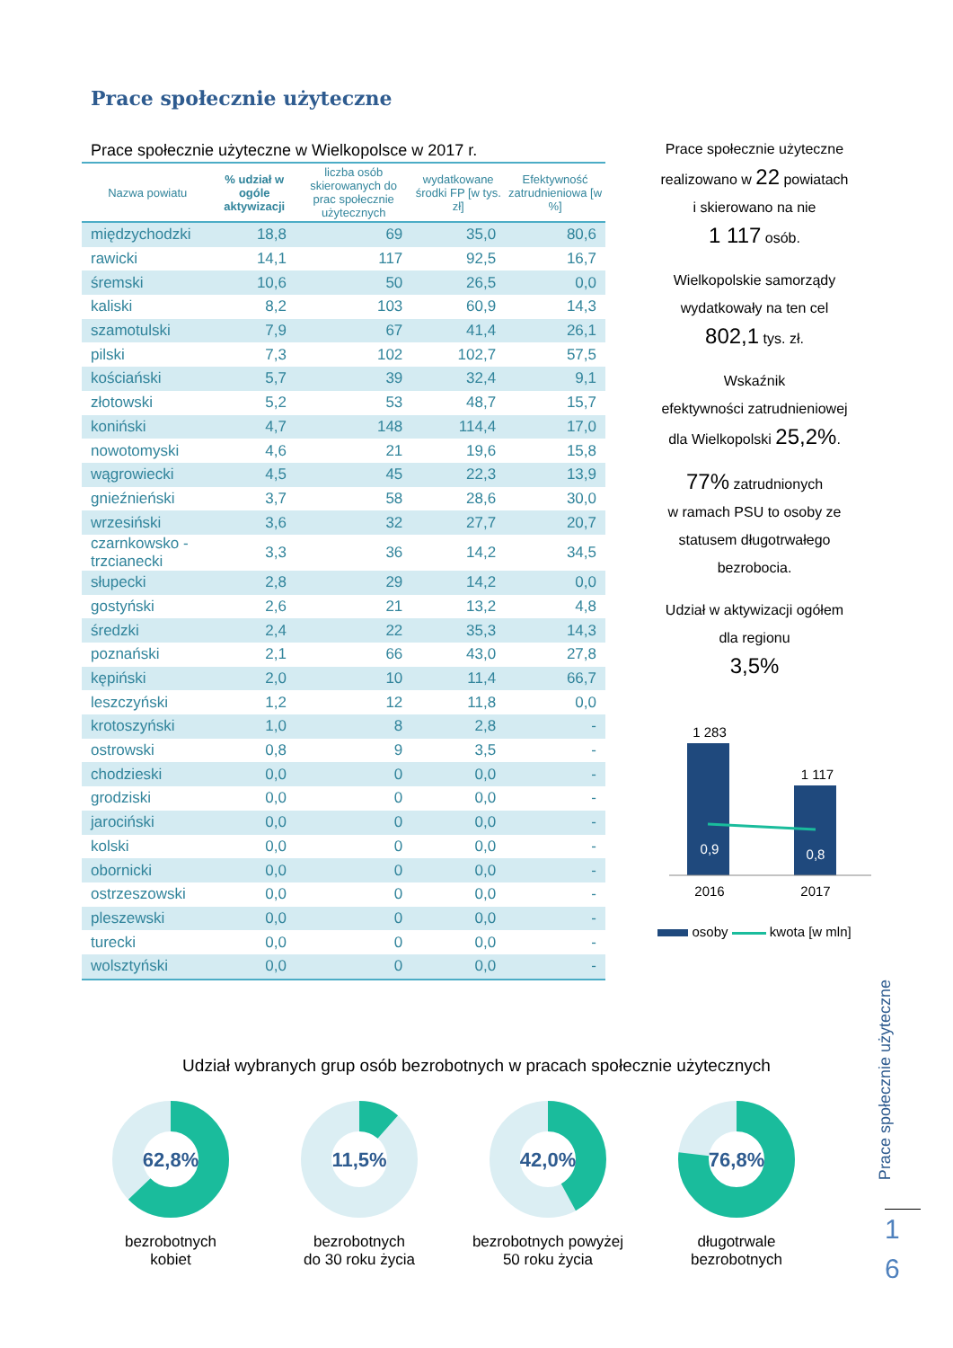Prace społecznie użyteczne
Prace społecznie użyteczne w Wielkopolsce w 2017 r.
| Nazwa powiatu | % udział w ogóle aktywizacji | liczba osób skierowanych do prac społecznie użytecznych | wydatkowane środki FP [w tys. zł] | Efektywność zatrudnieniowa [w %] |
| --- | --- | --- | --- | --- |
| międzychodzki | 18,8 | 69 | 35,0 | 80,6 |
| rawicki | 14,1 | 117 | 92,5 | 16,7 |
| śremski | 10,6 | 50 | 26,5 | 0,0 |
| kaliski | 8,2 | 103 | 60,9 | 14,3 |
| szamotulski | 7,9 | 67 | 41,4 | 26,1 |
| pilski | 7,3 | 102 | 102,7 | 57,5 |
| kościański | 5,7 | 39 | 32,4 | 9,1 |
| złotowski | 5,2 | 53 | 48,7 | 15,7 |
| koniński | 4,7 | 148 | 114,4 | 17,0 |
| nowotomyski | 4,6 | 21 | 19,6 | 15,8 |
| wągrowiecki | 4,5 | 45 | 22,3 | 13,9 |
| gnieźnieński | 3,7 | 58 | 28,6 | 30,0 |
| wrzesiński | 3,6 | 32 | 27,7 | 20,7 |
| czarnkowsko - trzcianecki | 3,3 | 36 | 14,2 | 34,5 |
| słupecki | 2,8 | 29 | 14,2 | 0,0 |
| gostyński | 2,6 | 21 | 13,2 | 4,8 |
| średzki | 2,4 | 22 | 35,3 | 14,3 |
| poznański | 2,1 | 66 | 43,0 | 27,8 |
| kępiński | 2,0 | 10 | 11,4 | 66,7 |
| leszczyński | 1,2 | 12 | 11,8 | 0,0 |
| krotoszyński | 1,0 | 8 | 2,8 | - |
| ostrowski | 0,8 | 9 | 3,5 | - |
| chodzieski | 0,0 | 0 | 0,0 | - |
| grodziski | 0,0 | 0 | 0,0 | - |
| jarociński | 0,0 | 0 | 0,0 | - |
| kolski | 0,0 | 0 | 0,0 | - |
| obornicki | 0,0 | 0 | 0,0 | - |
| ostrzeszowski | 0,0 | 0 | 0,0 | - |
| pleszewski | 0,0 | 0 | 0,0 | - |
| turecki | 0,0 | 0 | 0,0 | - |
| wolsztyński | 0,0 | 0 | 0,0 | - |
Prace społecznie użyteczne
realizowano w 22 powiatach
i skierowano na nie
1 117 osób.
Wielkopolskie samorządy
wydatkowały na ten cel
802,1 tys. zł.
Wskaźnik
efektywności zatrudnieniowej
dla Wielkopolski 25,2%.
77% zatrudnionych
w ramach PSU to osoby ze
statusem długotrwałego
bezrobocia.
Udział w aktywizacji ogółem
dla regionu
3,5%
1 283
1 117
0,9
0,8
2016
2017
osoby kwota [w mln]
Prace społecznie użyteczne
1
6
Udział wybranych grup osób bezrobotnych w pracach społecznie użytecznych
62,8%
bezrobotnych
kobiet
11,5%
bezrobotnych
do 30 roku życia
42,0%
bezrobotnych powyżej
50 roku życia
76,8%
długotrwale
bezrobotnych